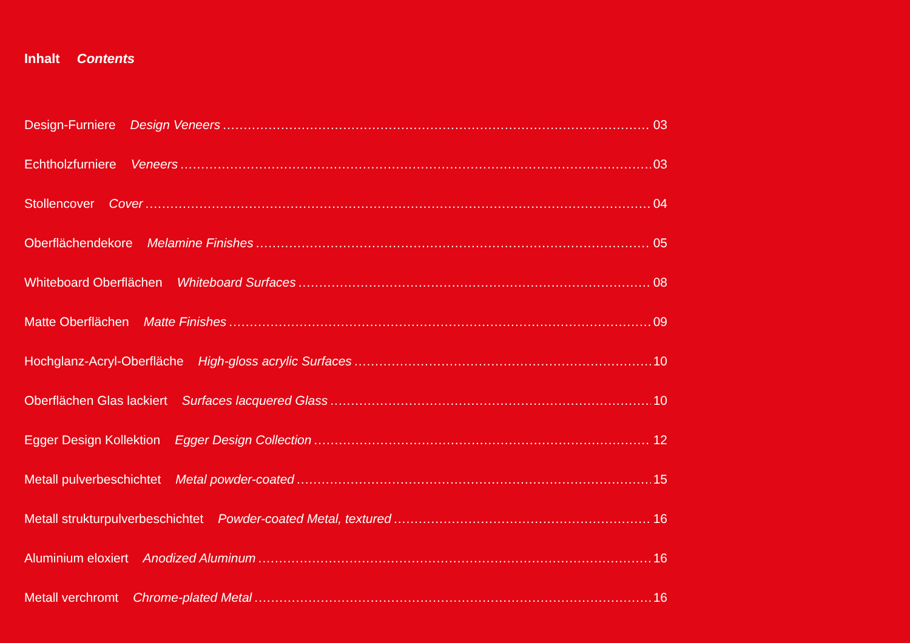Inhalt Contents
Design-Furniere Design Veneers 03
Echtholzfurniere Veneers 03
Stollencover Cover 04
Oberflächendekore Melamine Finishes 05
Whiteboard Oberflächen Whiteboard Surfaces 08
Matte Oberflächen Matte Finishes 09
Hochglanz-Acryl-Oberfläche High-gloss acrylic Surfaces 10
Oberflächen Glas lackiert Surfaces lacquered Glass 10
Egger Design Kollektion Egger Design Collection 12
Metall pulverbeschichtet Metal powder-coated 15
Metall strukturpulverbeschichtet Powder-coated Metal, textured 16
Aluminium eloxiert Anodized Aluminum 16
Metall verchromt Chrome-plated Metal 16